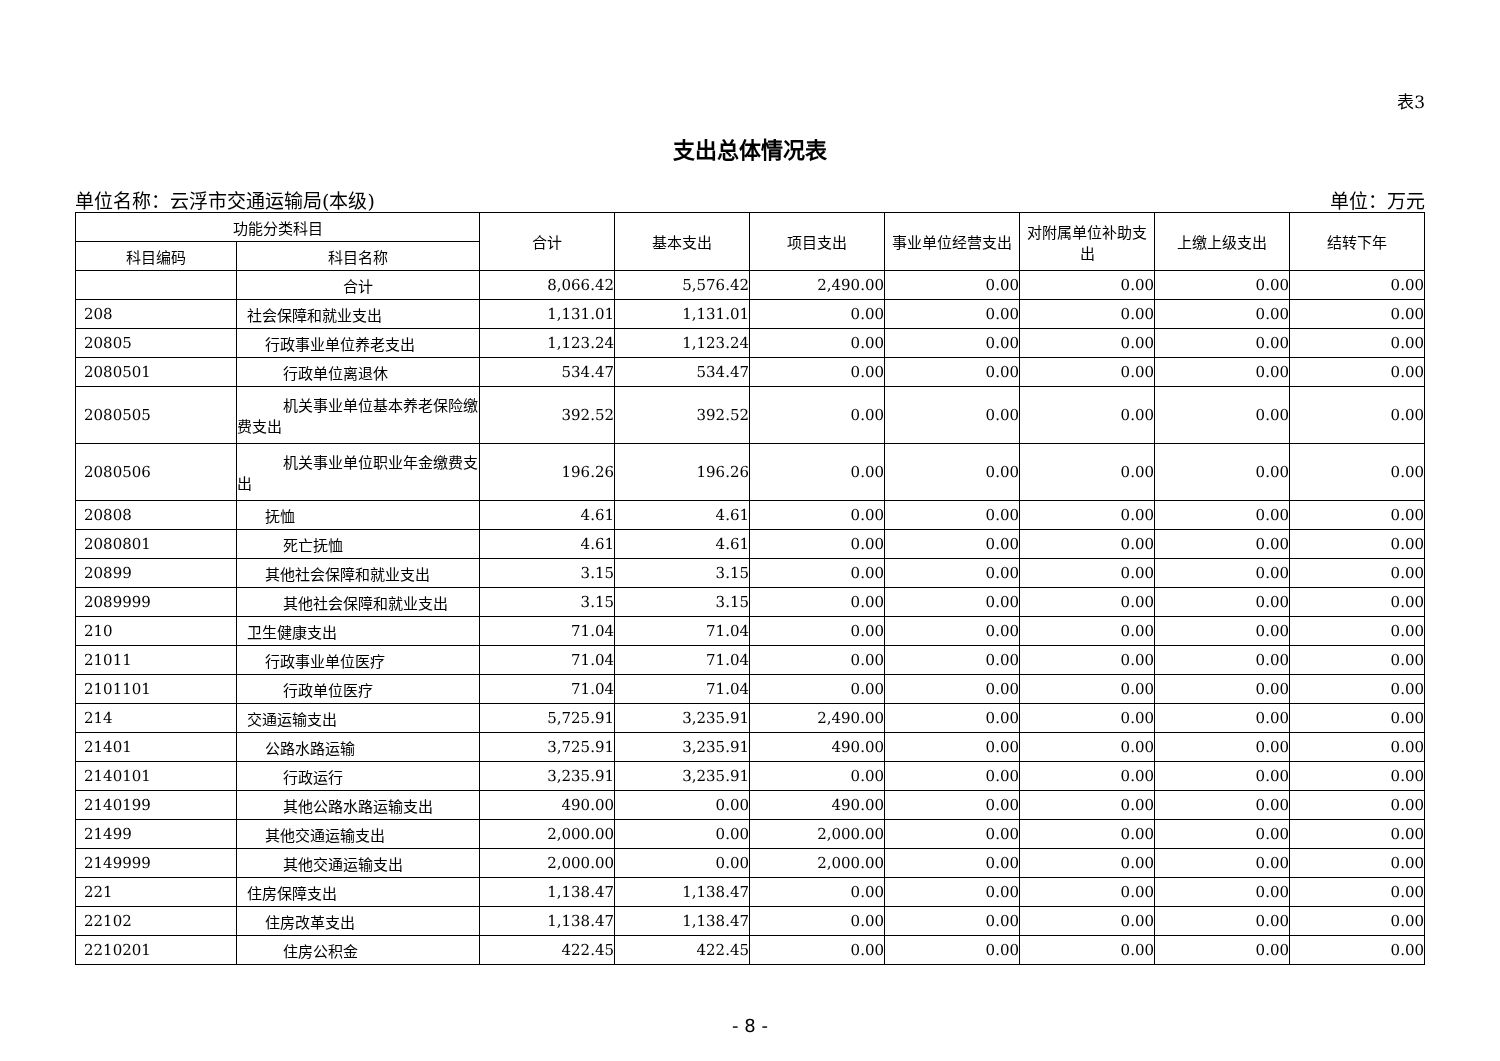表3
支出总体情况表
单位名称：云浮市交通运输局(本级) 单位：万元
| 功能分类科目 | | 合计 | 基本支出 | 项目支出 | 事业单位经营支出 | 对附属单位补助支出 | 上缴上级支出 | 结转下年 |
| --- | --- | --- | --- | --- | --- | --- | --- | --- |
| 科目编码 | 科目名称 | | | | | | | |
| | 合计 | 8,066.42 | 5,576.42 | 2,490.00 | 0.00 | 0.00 | 0.00 | 0.00 |
| 208 | 社会保障和就业支出 | 1,131.01 | 1,131.01 | 0.00 | 0.00 | 0.00 | 0.00 | 0.00 |
| 20805 | 行政事业单位养老支出 | 1,123.24 | 1,123.24 | 0.00 | 0.00 | 0.00 | 0.00 | 0.00 |
| 2080501 | 行政单位离退休 | 534.47 | 534.47 | 0.00 | 0.00 | 0.00 | 0.00 | 0.00 |
| 2080505 | 机关事业单位基本养老保险缴费支出 | 392.52 | 392.52 | 0.00 | 0.00 | 0.00 | 0.00 | 0.00 |
| 2080506 | 机关事业单位职业年金缴费支出 | 196.26 | 196.26 | 0.00 | 0.00 | 0.00 | 0.00 | 0.00 |
| 20808 | 抚恤 | 4.61 | 4.61 | 0.00 | 0.00 | 0.00 | 0.00 | 0.00 |
| 2080801 | 死亡抚恤 | 4.61 | 4.61 | 0.00 | 0.00 | 0.00 | 0.00 | 0.00 |
| 20899 | 其他社会保障和就业支出 | 3.15 | 3.15 | 0.00 | 0.00 | 0.00 | 0.00 | 0.00 |
| 2089999 | 其他社会保障和就业支出 | 3.15 | 3.15 | 0.00 | 0.00 | 0.00 | 0.00 | 0.00 |
| 210 | 卫生健康支出 | 71.04 | 71.04 | 0.00 | 0.00 | 0.00 | 0.00 | 0.00 |
| 21011 | 行政事业单位医疗 | 71.04 | 71.04 | 0.00 | 0.00 | 0.00 | 0.00 | 0.00 |
| 2101101 | 行政单位医疗 | 71.04 | 71.04 | 0.00 | 0.00 | 0.00 | 0.00 | 0.00 |
| 214 | 交通运输支出 | 5,725.91 | 3,235.91 | 2,490.00 | 0.00 | 0.00 | 0.00 | 0.00 |
| 21401 | 公路水路运输 | 3,725.91 | 3,235.91 | 490.00 | 0.00 | 0.00 | 0.00 | 0.00 |
| 2140101 | 行政运行 | 3,235.91 | 3,235.91 | 0.00 | 0.00 | 0.00 | 0.00 | 0.00 |
| 2140199 | 其他公路水路运输支出 | 490.00 | 0.00 | 490.00 | 0.00 | 0.00 | 0.00 | 0.00 |
| 21499 | 其他交通运输支出 | 2,000.00 | 0.00 | 2,000.00 | 0.00 | 0.00 | 0.00 | 0.00 |
| 2149999 | 其他交通运输支出 | 2,000.00 | 0.00 | 2,000.00 | 0.00 | 0.00 | 0.00 | 0.00 |
| 221 | 住房保障支出 | 1,138.47 | 1,138.47 | 0.00 | 0.00 | 0.00 | 0.00 | 0.00 |
| 22102 | 住房改革支出 | 1,138.47 | 1,138.47 | 0.00 | 0.00 | 0.00 | 0.00 | 0.00 |
| 2210201 | 住房公积金 | 422.45 | 422.45 | 0.00 | 0.00 | 0.00 | 0.00 | 0.00 |
- 8 -